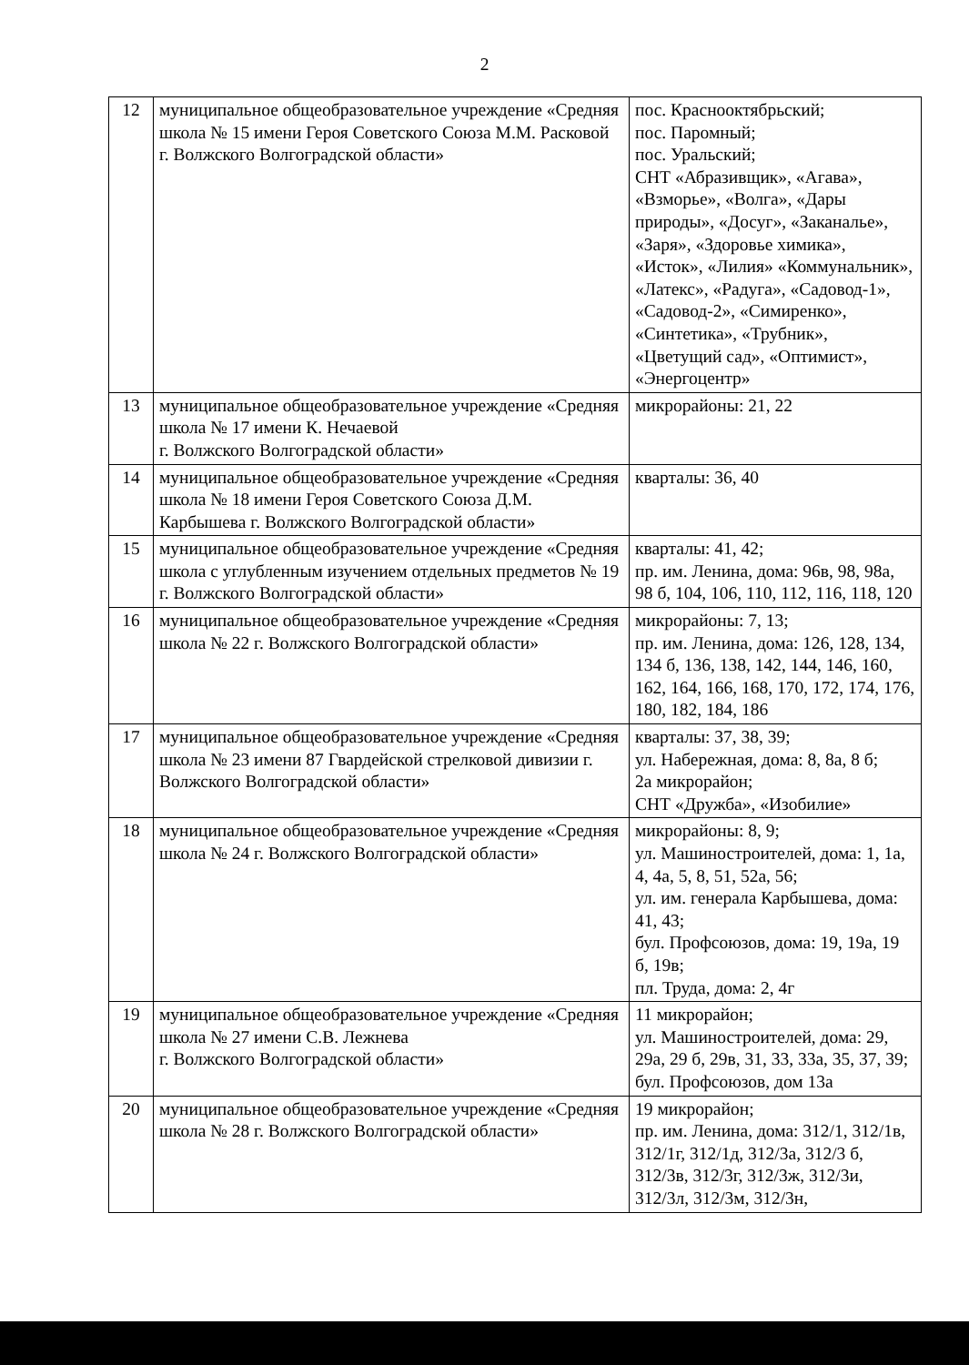2
| 12 | муниципальное общеобразовательное учреждение «Средняя школа № 15 имени Героя Советского Союза М.М. Расковой г. Волжского Волгоградской области» | пос. Краснооктябрьский; пос. Паромный; пос. Уральский; СНТ «Абразивщик», «Агава», «Взморье», «Волга», «Дары природы», «Досуг», «Заканалье», «Заря», «Здоровье химика», «Исток», «Лилия» «Коммунальник», «Латекс», «Радуга», «Садовод-1», «Садовод-2», «Симиренко», «Синтетика», «Трубник», «Цветущий сад», «Оптимист», «Энергоцентр» |
| 13 | муниципальное общеобразовательное учреждение «Средняя школа № 17 имени К. Нечаевой г. Волжского Волгоградской области» | микрорайоны: 21, 22 |
| 14 | муниципальное общеобразовательное учреждение «Средняя школа № 18 имени Героя Советского Союза Д.М. Карбышева г. Волжского Волгоградской области» | кварталы: 36, 40 |
| 15 | муниципальное общеобразовательное учреждение «Средняя школа с углубленным изучением отдельных предметов № 19 г. Волжского Волгоградской области» | кварталы: 41, 42; пр. им. Ленина, дома: 96в, 98, 98а, 98 б, 104, 106, 110, 112, 116, 118, 120 |
| 16 | муниципальное общеобразовательное учреждение «Средняя школа № 22 г. Волжского Волгоградской области» | микрорайоны: 7, 13; пр. им. Ленина, дома: 126, 128, 134, 134 б, 136, 138, 142, 144, 146, 160, 162, 164, 166, 168, 170, 172, 174, 176, 180, 182, 184, 186 |
| 17 | муниципальное общеобразовательное учреждение «Средняя школа № 23 имени 87 Гвардейской стрелковой дивизии г. Волжского Волгоградской области» | кварталы: 37, 38, 39; ул. Набережная, дома: 8, 8а, 8 б; 2а микрорайон; СНТ «Дружба», «Изобилие» |
| 18 | муниципальное общеобразовательное учреждение «Средняя школа № 24 г. Волжского Волгоградской области» | микрорайоны: 8, 9; ул. Машиностроителей, дома: 1, 1а, 4, 4а, 5, 8, 51, 52а, 56; ул. им. генерала Карбышева, дома: 41, 43; бул. Профсоюзов, дома: 19, 19а, 19 б, 19в; пл. Труда, дома: 2, 4г |
| 19 | муниципальное общеобразовательное учреждение «Средняя школа № 27 имени С.В. Лежнева г. Волжского Волгоградской области» | 11 микрорайон; ул. Машиностроителей, дома: 29, 29а, 29 б, 29в, 31, 33, 33а, 35, 37, 39; бул. Профсоюзов, дом 13а |
| 20 | муниципальное общеобразовательное учреждение «Средняя школа № 28 г. Волжского Волгоградской области» | 19 микрорайон; пр. им. Ленина, дома: 312/1, 312/1в, 312/1г, 312/1д, 312/3а, 312/3 б, 312/3в, 312/3г, 312/3ж, 312/3и, 312/3л, 312/3м, 312/3н, |